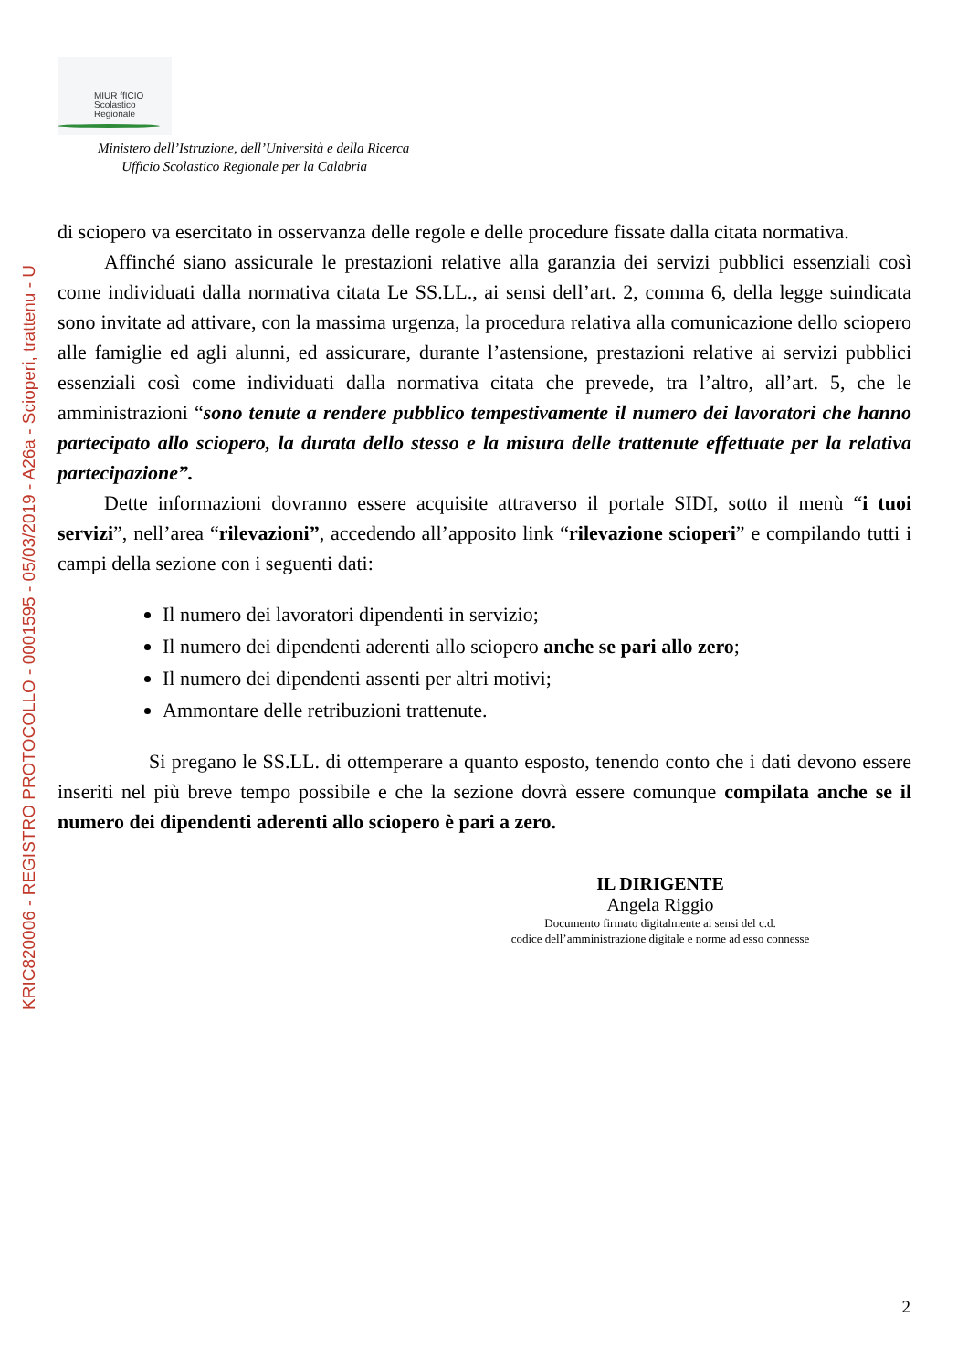KRIC820006 - REGISTRO PROTOCOLLO - 0001595 - 05/03/2019 - A26a - Scioperi, trattenu - U
MIUR ffICIO
Scolastico
Regionale
Ministero dell’Istruzione, dell’Università e della Ricerca
Ufficio Scolastico Regionale per la Calabria
di sciopero va esercitato in osservanza delle regole e delle procedure fissate dalla citata normativa.
Affinché siano assicurale le prestazioni relative alla garanzia dei servizi pubblici essenziali così come individuati dalla normativa citata Le SS.LL., ai sensi dell’art. 2, comma 6, della legge suindicata sono invitate ad attivare, con la massima urgenza, la procedura relativa alla comunicazione dello sciopero alle famiglie ed agli alunni, ed assicurare, durante l’astensione, prestazioni relative ai servizi pubblici essenziali così come individuati dalla normativa citata che prevede, tra l’altro, all’art. 5, che le amministrazioni “sono tenute a rendere pubblico tempestivamente il numero dei lavoratori che hanno partecipato allo sciopero, la durata dello stesso e la misura delle trattenute effettuate per la relativa partecipazione”.
Dette informazioni dovranno essere acquisite attraverso il portale SIDI, sotto il menù “i tuoi servizi”, nell’area “rilevazioni”, accedendo all’apposito link “rilevazione scioperi” e compilando tutti i campi della sezione con i seguenti dati:
Il numero dei lavoratori dipendenti in servizio;
Il numero dei dipendenti aderenti allo sciopero anche se pari allo zero;
Il numero dei dipendenti assenti per altri motivi;
Ammontare delle retribuzioni trattenute.
Si pregano le SS.LL. di ottemperare a quanto esposto, tenendo conto che i dati devono essere inseriti nel più breve tempo possibile e che la sezione dovrà essere comunque compilata anche se il numero dei dipendenti aderenti allo sciopero è pari a zero.
IL DIRIGENTE
Angela Riggio
Documento firmato digitalmente ai sensi del c.d.
codice dell’amministrazione digitale e norme ad esso connesse
2